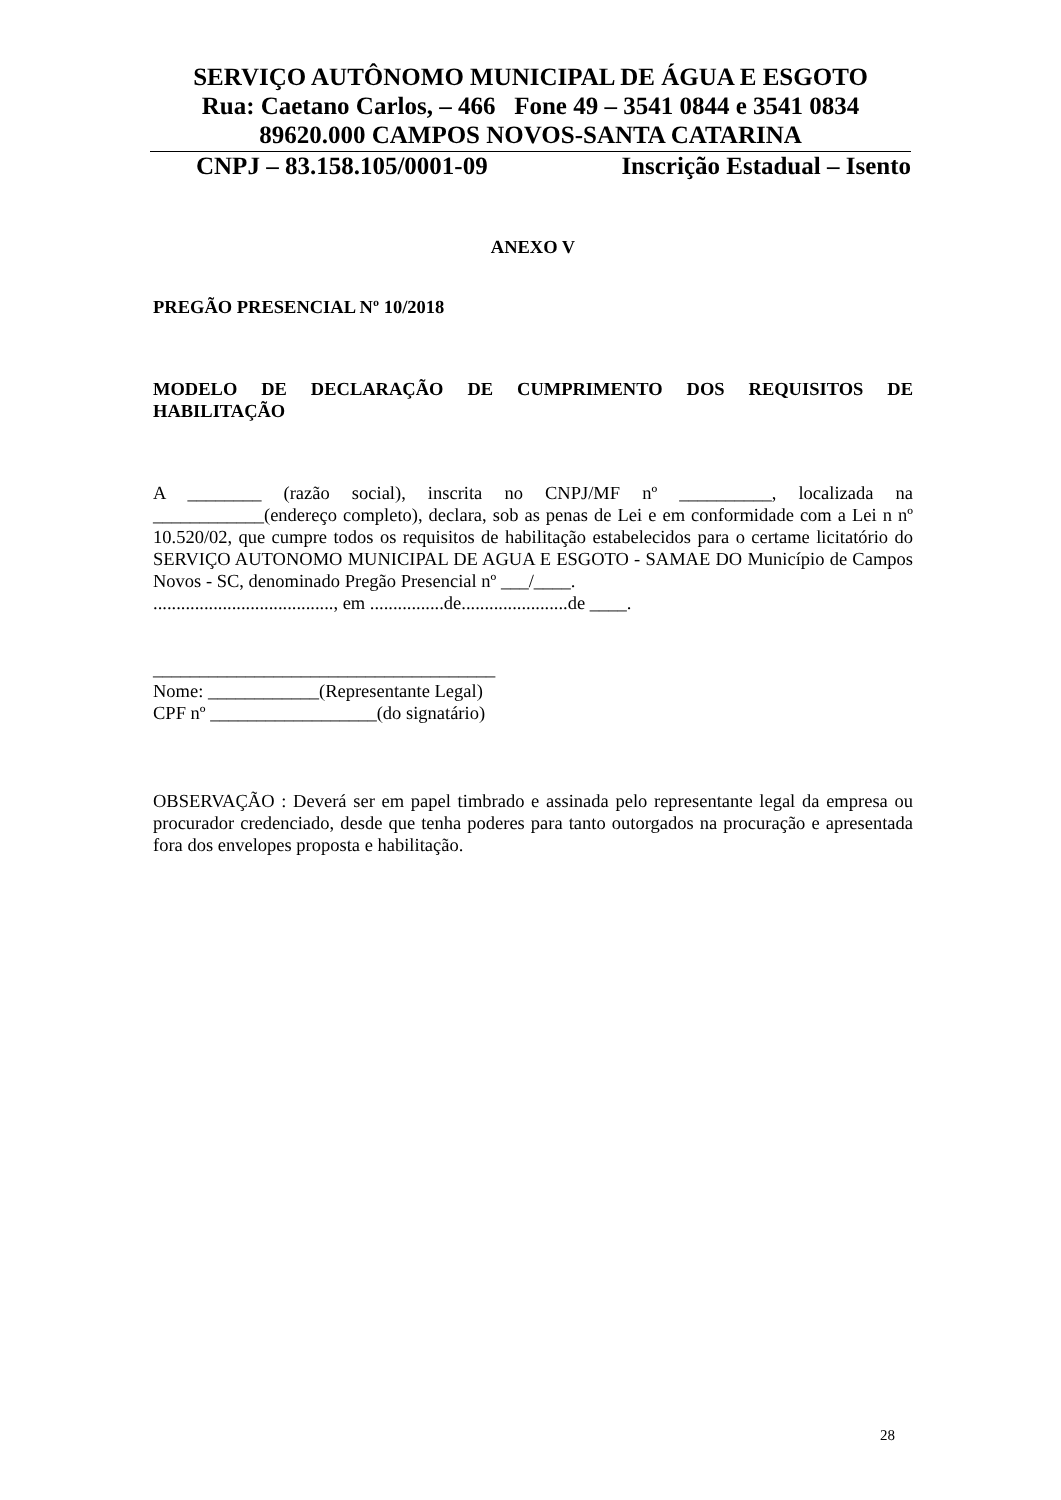SERVIÇO AUTÔNOMO MUNICIPAL DE ÁGUA E ESGOTO
Rua: Caetano Carlos, – 466 Fone 49 – 3541 0844 e 3541 0834
89620.000 CAMPOS NOVOS-SANTA CATARINA
CNPJ – 83.158.105/0001-09 Inscrição Estadual – Isento
ANEXO V
PREGÃO PRESENCIAL Nº 10/2018
MODELO DE DECLARAÇÃO DE CUMPRIMENTO DOS REQUISITOS DE HABILITAÇÃO
A ________ (razão social), inscrita no CNPJ/MF nº __________, localizada na ____________(endereço completo), declara, sob as penas de Lei e em conformidade com a Lei n nº 10.520/02, que cumpre todos os requisitos de habilitação estabelecidos para o certame licitatório do SERVIÇO AUTONOMO MUNICIPAL DE AGUA E ESGOTO - SAMAE DO Município de Campos Novos - SC, denominado Pregão Presencial nº ___/____.
......................................., em ................de.......................de ____.
_____________________________________
Nome: ____________(Representante Legal)
CPF nº __________________(do signatário)
OBSERVAÇÃO : Deverá ser em papel timbrado e assinada pelo representante legal da empresa ou procurador credenciado, desde que tenha poderes para tanto outorgados na procuração e apresentada fora dos envelopes proposta e habilitação.
28